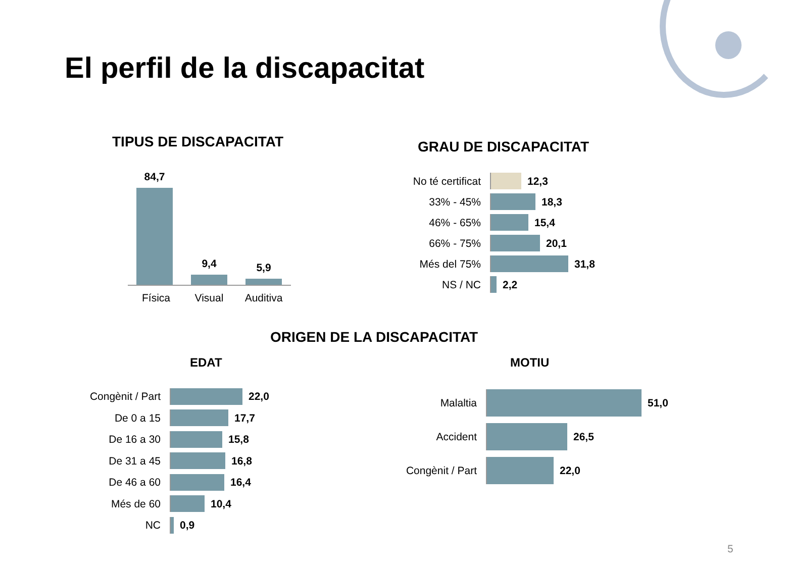El perfil de la discapacitat
TIPUS DE DISCAPACITAT
84,7
9,4 5,9
Física Visual Auditiva
GRAU DE DISCAPACITAT
No té certificat
12,3
33% - 45% 18,3
46% - 65% 15,4
66% - 75% 20,1
Més del 75% 31,8
NS / NC 2,2
ORIGEN DE LA DISCAPACITAT
EDAT MOTIU
Congènit / Part
22,0
De 0 a 15 17,7
De 16 a 30 15,8
De 31 a 45 16,8
De 46 a 60 16,4
Més de 60 10,4
NC 0,9
Malaltia 51,0
Accident 26,5
Congènit / Part
22,0
5